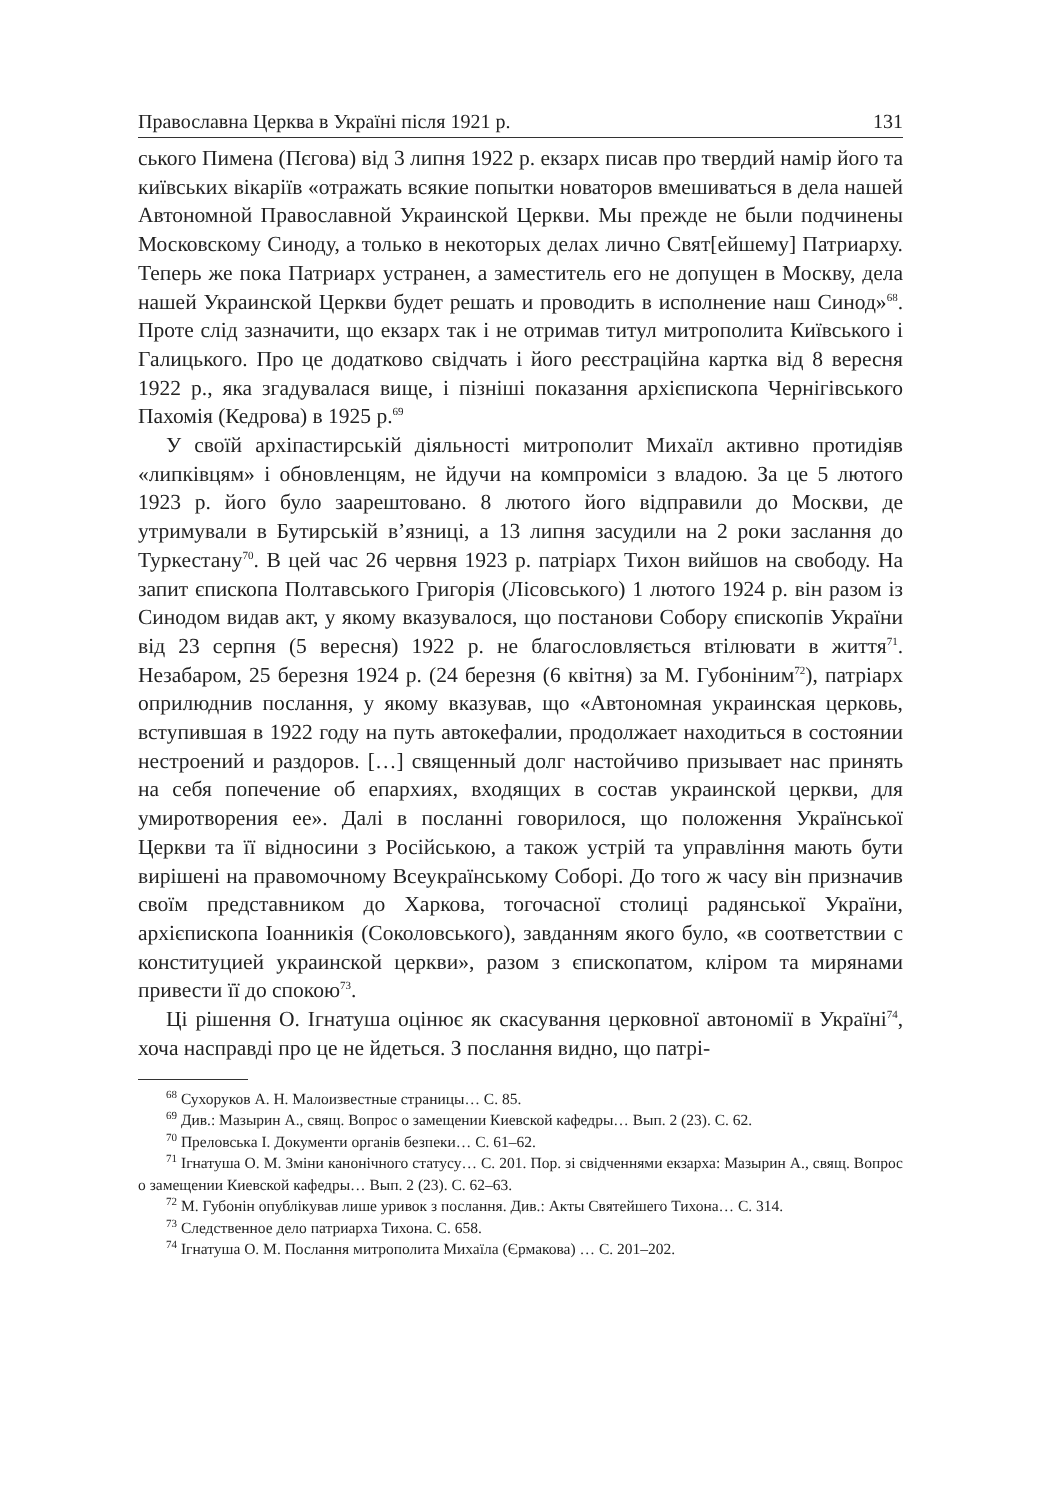Православна Церква в Україні після 1921 р. 131
ського Пимена (Пєгова) від 3 липня 1922 р. екзарх писав про твердий намір його та київських вікаріїв «отражать всякие попытки новаторов вмешиваться в дела нашей Автономной Православной Украинской Церкви. Мы прежде не были подчинены Московскому Синоду, а только в некоторых делах лично Свят[ейшему] Патриарху. Теперь же пока Патриарх устранен, а заместитель его не допущен в Москву, дела нашей Украинской Церкви будет решать и проводить в исполнение наш Синод»<sup>68</sup>. Проте слід зазначити, що екзарх так і не отримав титул митрополита Київського і Галицького. Про це додатково свідчать і його реєстраційна картка від 8 вересня 1922 р., яка згадувалася вище, і пізніші показання архієпископа Чернігівського Пахомія (Кедрова) в 1925 р.<sup>69</sup>
У своїй архіпастирській діяльності митрополит Михаїл активно протидіяв «липківцям» і обновленцям, не йдучи на компроміси з владою. За це 5 лютого 1923 р. його було заарештовано. 8 лютого його відправили до Москви, де утримували в Бутирській в’язниці, а 13 липня засудили на 2 роки заслання до Туркестану<sup>70</sup>. В цей час 26 червня 1923 р. патріарх Тихон вийшов на свободу. На запит єпископа Полтавського Григорія (Лісовського) 1 лютого 1924 р. він разом із Синодом видав акт, у якому вказувалося, що постанови Собору єпископів України від 23 серпня (5 вересня) 1922 р. не благословляється втілювати в життя<sup>71</sup>. Незабаром, 25 березня 1924 р. (24 березня (6 квітня) за М. Губоніним<sup>72</sup>), патріарх оприлюднив послання, у якому вказував, що «Автономная украинская церковь, вступившая в 1922 году на путь автокефалии, продолжает находиться в состоянии нестроений и раздоров. […] священный долг настойчиво призывает нас принять на себя попечение об епархиях, входящих в состав украинской церкви, для умиротворения ее». Далі в посланні говорилося, що положення Української Церкви та її відносини з Російською, а також устрій та управління мають бути вирішені на правомочному Всеукраїнському Соборі. До того ж часу він призначив своїм представником до Харкова, тогочасної столиці радянської України, архієпископа Іоанникія (Соколовського), завданням якого було, «в соответствии с конституцией украинской церкви», разом з єпископатом, кліром та мирянами привести її до спокою<sup>73</sup>.
Ці рішення О. Ігнатуша оцінює як скасування церковної автономії в Україні<sup>74</sup>, хоча насправді про це не йдеться. З послання видно, що патрі-
<sup>68</sup> Сухоруков А. Н. Малоизвестные страницы… С. 85.
<sup>69</sup> Див.: Мазырин А., свящ. Вопрос о замещении Киевской кафедры… Вып. 2 (23). С. 62.
<sup>70</sup> Преловська І. Документи органів безпеки… С. 61–62.
<sup>71</sup> Ігнатуша О. М. Зміни канонічного статусу… С. 201. Пор. зі свідченнями екзарха: Мазырин А., свящ. Вопрос о замещении Киевской кафедры… Вып. 2 (23). С. 62–63.
<sup>72</sup> М. Губонін опублікував лише уривок з послання. Див.: Акты Святейшего Тихона… С. 314.
<sup>73</sup> Следственное дело патриарха Тихона. С. 658.
<sup>74</sup> Ігнатуша О. М. Послання митрополита Михаїла (Єрмакова) … С. 201–202.